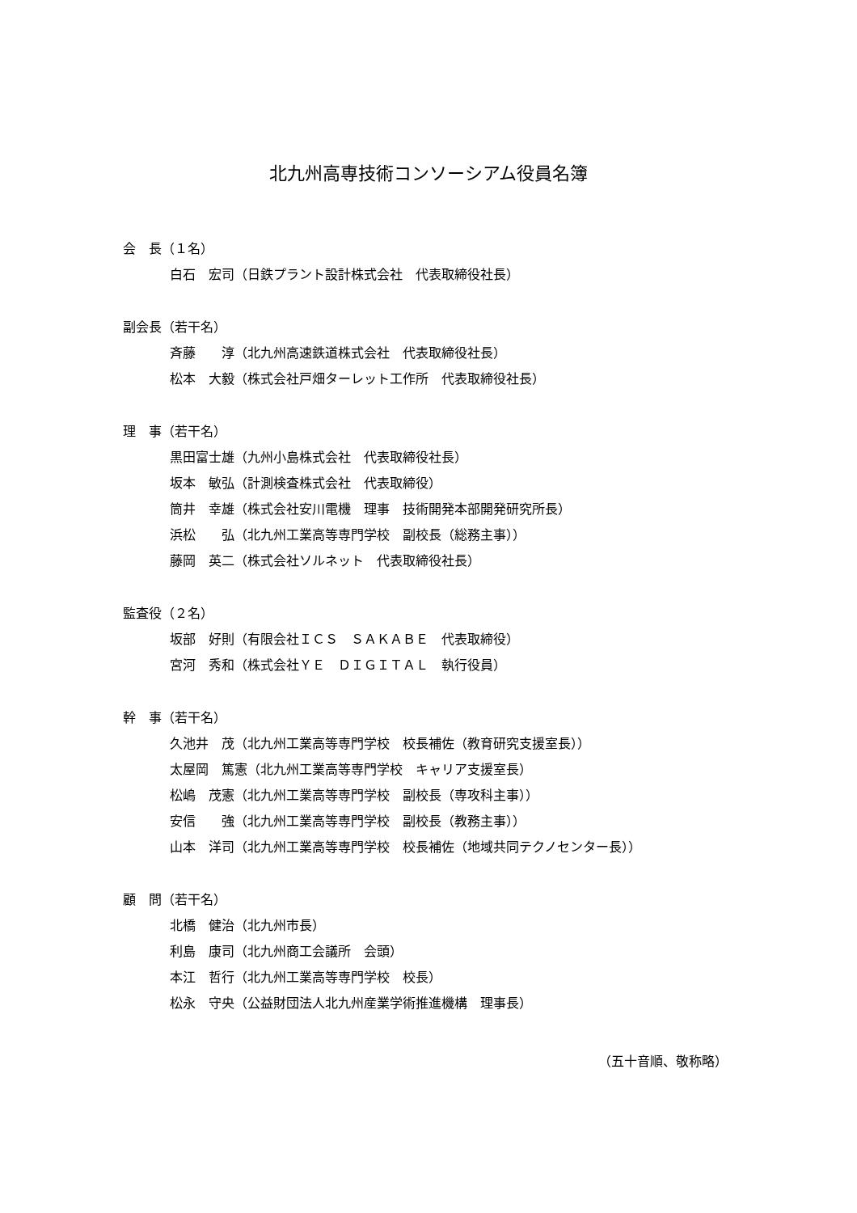北九州高専技術コンソーシアム役員名簿
会　長（１名）
白石　宏司（日鉄プラント設計株式会社　代表取締役社長）
副会長（若干名）
斉藤　　淳（北九州高速鉄道株式会社　代表取締役社長）
松本　大毅（株式会社戸畑ターレット工作所　代表取締役社長）
理　事（若干名）
黒田富士雄（九州小島株式会社　代表取締役社長）
坂本　敏弘（計測検査株式会社　代表取締役）
筒井　幸雄（株式会社安川電機　理事　技術開発本部開発研究所長）
浜松　　弘（北九州工業高等専門学校　副校長（総務主事））
藤岡　英二（株式会社ソルネット　代表取締役社長）
監査役（２名）
坂部　好則（有限会社ＩＣＳ　ＳＡＫＡＢＥ　代表取締役）
宮河　秀和（株式会社ＹＥ　ＤＩＧＩＴＡＬ　執行役員）
幹　事（若干名）
久池井　茂（北九州工業高等専門学校　校長補佐（教育研究支援室長））
太屋岡　篤憲（北九州工業高等専門学校　キャリア支援室長）
松嶋　茂憲（北九州工業高等専門学校　副校長（専攻科主事））
安信　　強（北九州工業高等専門学校　副校長（教務主事））
山本　洋司（北九州工業高等専門学校　校長補佐（地域共同テクノセンター長））
顧　問（若干名）
北橋　健治（北九州市長）
利島　康司（北九州商工会議所　会頭）
本江　哲行（北九州工業高等専門学校　校長）
松永　守央（公益財団法人北九州産業学術推進機構　理事長）
（五十音順、敬称略）